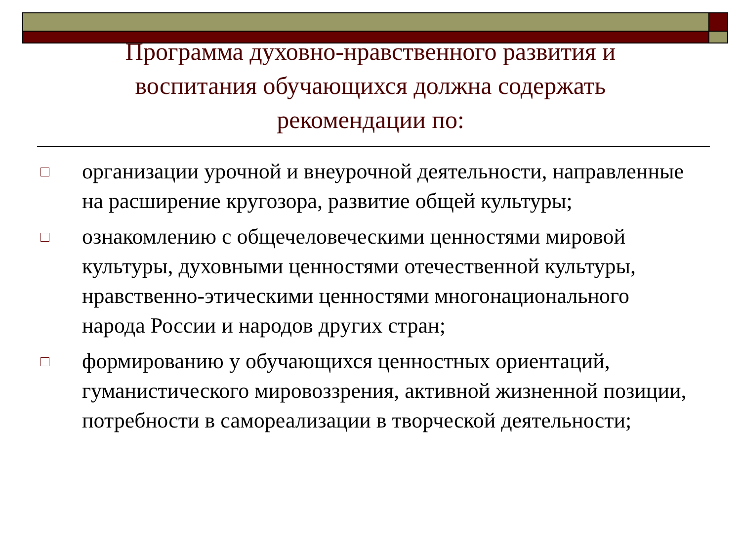Программа духовно-нравственного развития и воспитания обучающихся должна содержать рекомендации по:
организации урочной и внеурочной деятельности, направленные на расширение кругозора, развитие общей культуры;
ознакомлению с общечеловеческими ценностями мировой культуры, духовными ценностями отечественной культуры, нравственно-этическими ценностями многонационального народа России и народов других стран;
формированию у обучающихся ценностных ориентаций, гуманистического мировоззрения, активной жизненной позиции, потребности в самореализации в творческой деятельности;